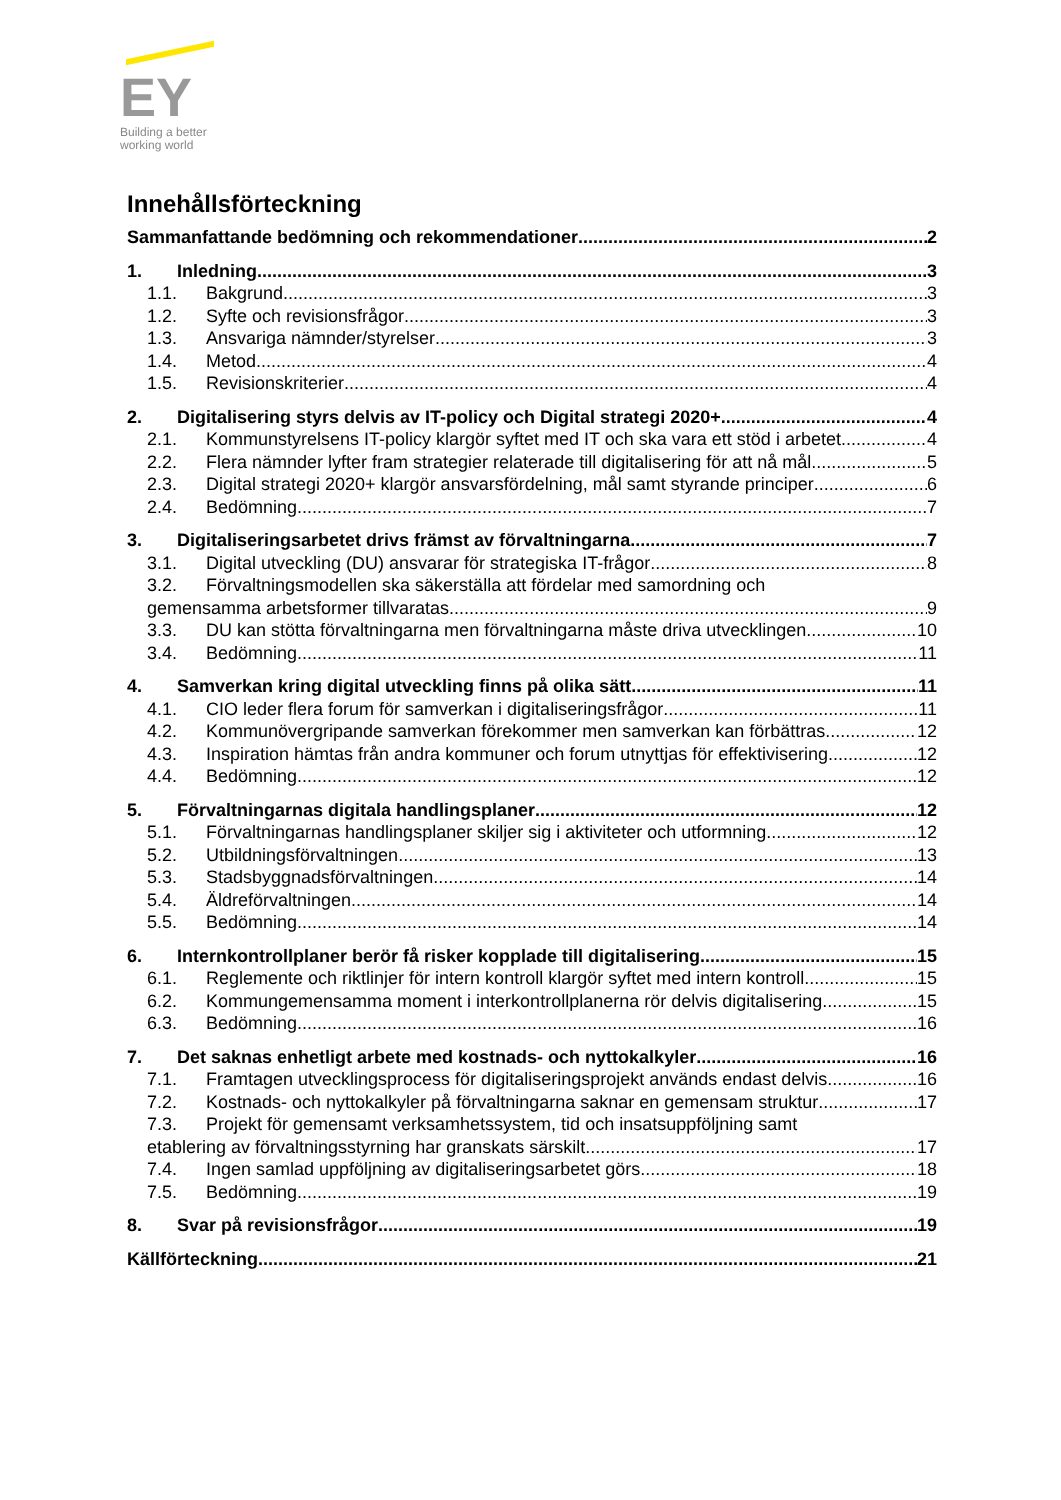EY
Building a better
working world
Innehållsförteckning
Sammanfattande bedömning och rekommendationer 2
1. Inledning 3
1.1. Bakgrund 3
1.2. Syfte och revisionsfrågor 3
1.3. Ansvariga nämnder/styrelser 3
1.4. Metod 4
1.5. Revisionskriterier 4
2. Digitalisering styrs delvis av IT-policy och Digital strategi 2020+ 4
2.1. Kommunstyrelsens IT-policy klargör syftet med IT och ska vara ett stöd i arbetet 4
2.2. Flera nämnder lyfter fram strategier relaterade till digitalisering för att nå mål 5
2.3. Digital strategi 2020+ klargör ansvarsfördelning, mål samt styrande principer 6
2.4. Bedömning 7
3. Digitaliseringsarbetet drivs främst av förvaltningarna 7
3.1. Digital utveckling (DU) ansvarar för strategiska IT-frågor 8
3.2. Förvaltningsmodellen ska säkerställa att fördelar med samordning och
gemensamma arbetsformer tillvaratas 9
3.3. DU kan stötta förvaltningarna men förvaltningarna måste driva utvecklingen 10
3.4. Bedömning 11
4. Samverkan kring digital utveckling finns på olika sätt 11
4.1. CIO leder flera forum för samverkan i digitaliseringsfrågor 11
4.2. Kommunövergripande samverkan förekommer men samverkan kan förbättras 12
4.3. Inspiration hämtas från andra kommuner och forum utnyttjas för effektivisering 12
4.4. Bedömning 12
5. Förvaltningarnas digitala handlingsplaner 12
5.1. Förvaltningarnas handlingsplaner skiljer sig i aktiviteter och utformning 12
5.2. Utbildningsförvaltningen 13
5.3. Stadsbyggnadsförvaltningen 14
5.4. Äldreförvaltningen 14
5.5. Bedömning 14
6. Internkontrollplaner berör få risker kopplade till digitalisering 15
6.1. Reglemente och riktlinjer för intern kontroll klargör syftet med intern kontroll 15
6.2. Kommungemensamma moment i interkontrollplanerna rör delvis digitalisering 15
6.3. Bedömning 16
7. Det saknas enhetligt arbete med kostnads- och nyttokalkyler 16
7.1. Framtagen utvecklingsprocess för digitaliseringsprojekt används endast delvis 16
7.2. Kostnads- och nyttokalkyler på förvaltningarna saknar en gemensam struktur 17
7.3. Projekt för gemensamt verksamhetssystem, tid och insatsuppföljning samt
etablering av förvaltningsstyrning har granskats särskilt 17
7.4. Ingen samlad uppföljning av digitaliseringsarbetet görs 18
7.5. Bedömning 19
8. Svar på revisionsfrågor 19
Källförteckning 21